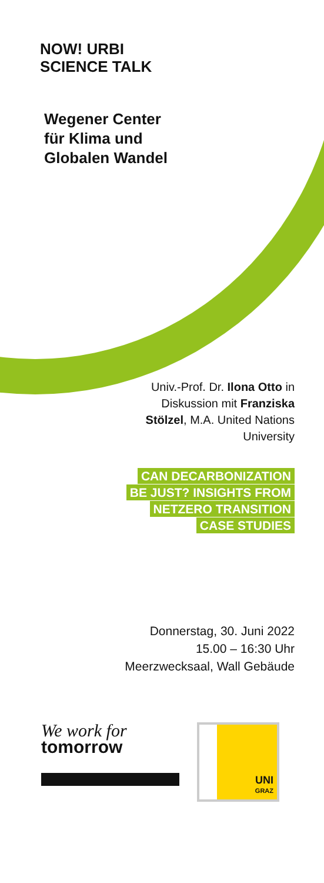NOW! URBI
SCIENCE TALK
Wegener Center
für Klima und
Globalen Wandel
Univ.-Prof. Dr. Ilona Otto in
Diskussion mit Franziska
Stölzel, M.A. United Nations
University
CAN DECARBONIZATION
BE JUST? INSIGHTS FROM
NETZERO TRANSITION
CASE STUDIES
Donnerstag, 30. Juni 2022
15.00 – 16:30 Uhr
Meerzwecksaal, Wall Gebäude
We work for
tomorrow
UNI
GRAZ